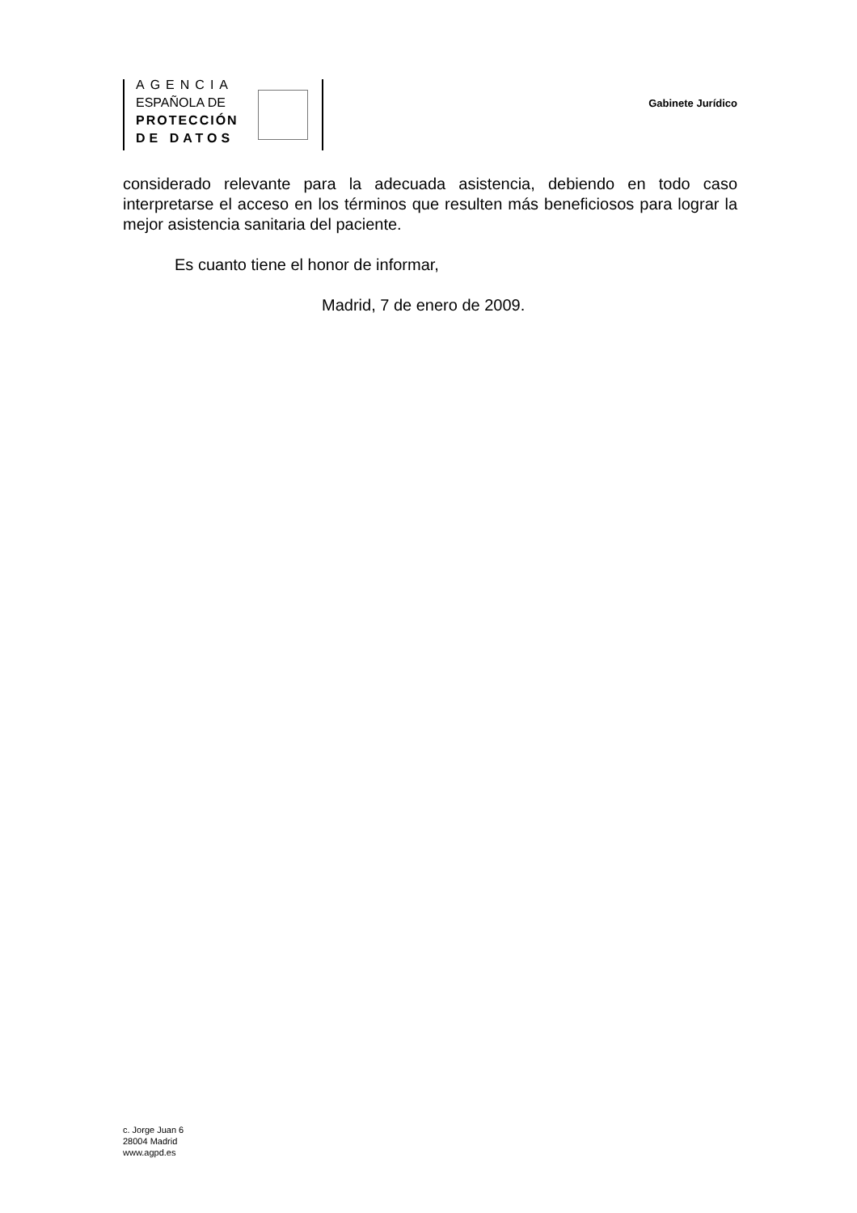AGENCIA
ESPAÑOLA DE
PROTECCIÓN
DE DATOS
Gabinete Jurídico
considerado relevante para la adecuada asistencia, debiendo en todo caso interpretarse el acceso en los términos que resulten más beneficiosos para lograr la mejor asistencia sanitaria del paciente.
Es cuanto tiene el honor de informar,
Madrid, 7 de enero de 2009.
c. Jorge Juan 6
28004 Madrid
www.agpd.es